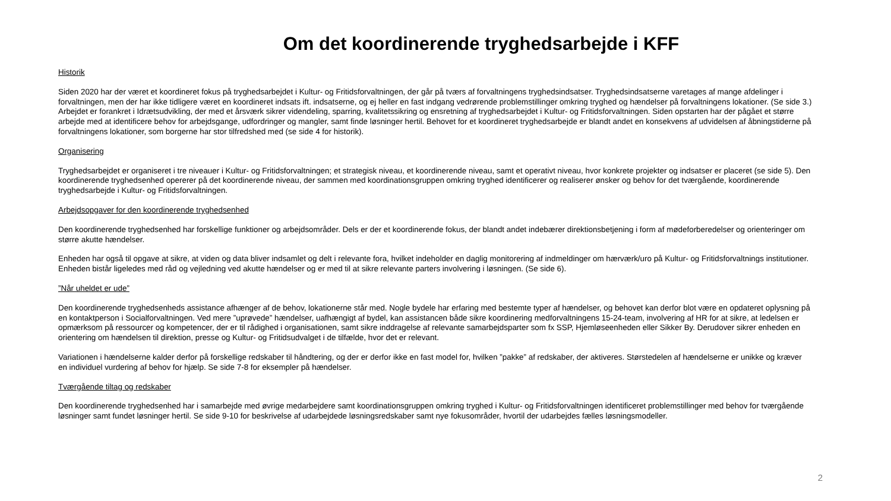Om det koordinerende tryghedsarbejde i KFF
Historik
Siden 2020 har der været et koordineret fokus på tryghedsarbejdet i Kultur- og Fritidsforvaltningen, der går på tværs af forvaltningens tryghedsindsatser. Tryghedsindsatserne varetages af mange afdelinger i forvaltningen, men der har ikke tidligere været en koordineret indsats ift. indsatserne, og ej heller en fast indgang vedrørende problemstillinger omkring tryghed og hændelser på forvaltningens lokationer. (Se side 3.) Arbejdet er forankret i Idrætsudvikling, der med et årsværk sikrer videndeling, sparring, kvalitetssikring og ensretning af tryghedsarbejdet i Kultur- og Fritidsforvaltningen. Siden opstarten har der pågået et større arbejde med at identificere behov for arbejdsgange, udfordringer og mangler, samt finde løsninger hertil. Behovet for et koordineret tryghedsarbejde er blandt andet en konsekvens af udvidelsen af åbningstiderne på forvaltningens lokationer, som borgerne har stor tilfredshed med (se side 4 for historik).
Organisering
Tryghedsarbejdet er organiseret i tre niveauer i Kultur- og Fritidsforvaltningen; et strategisk niveau, et koordinerende niveau, samt et operativt niveau, hvor konkrete projekter og indsatser er placeret (se side 5). Den koordinerende tryghedsenhed opererer på det koordinerende niveau, der sammen med koordinationsgruppen omkring tryghed identificerer og realiserer ønsker og behov for det tværgående, koordinerende tryghedsarbejde i Kultur- og Fritidsforvaltningen.
Arbejdsopgaver for den koordinerende tryghedsenhed
Den koordinerende tryghedsenhed har forskellige funktioner og arbejdsområder. Dels er der et koordinerende fokus, der blandt andet indebærer direktionsbetjening i form af mødeforberedelser og orienteringer om større akutte hændelser.
Enheden har også til opgave at sikre, at viden og data bliver indsamlet og delt i relevante fora, hvilket indeholder en daglig monitorering af indmeldinger om hærværk/uro på Kultur- og Fritidsforvaltnings institutioner. Enheden bistår ligeledes med råd og vejledning ved akutte hændelser og er med til at sikre relevante parters involvering i løsningen. (Se side 6).
”Når uheldet er ude”
Den koordinerende tryghedsenheds assistance afhænger af de behov, lokationerne står med. Nogle bydele har erfaring med bestemte typer af hændelser, og behovet kan derfor blot være en opdateret oplysning på en kontaktperson i Socialforvaltningen. Ved mere ”uprøvede” hændelser, uafhængigt af bydel, kan assistancen både sikre koordinering medforvaltningens 15-24-team, involvering af HR for at sikre, at ledelsen er opmærksom på ressourcer og kompetencer, der er til rådighed i organisationen, samt sikre inddragelse af relevante samarbejdsparter som fx SSP, Hjemløseenheden eller Sikker By. Derudover sikrer enheden en orientering om hændelsen til direktion, presse og Kultur- og Fritidsudvalget i de tilfælde, hvor det er relevant.
Variationen i hændelserne kalder derfor på forskellige redskaber til håndtering, og der er derfor ikke en fast model for, hvilken ”pakke” af redskaber, der aktiveres. Størstedelen af hændelserne er unikke og kræver en individuel vurdering af behov for hjælp. Se side 7-8 for eksempler på hændelser.
Tværgående tiltag og redskaber
Den koordinerende tryghedsenhed har i samarbejde med øvrige medarbejdere samt koordinationsgruppen omkring tryghed i Kultur- og Fritidsforvaltningen identificeret problemstillinger med behov for tværgående løsninger samt fundet løsninger hertil. Se side 9-10 for beskrivelse af udarbejdede løsningsredskaber samt nye fokusområder, hvortil der udarbejdes fælles løsningsmodeller.
2